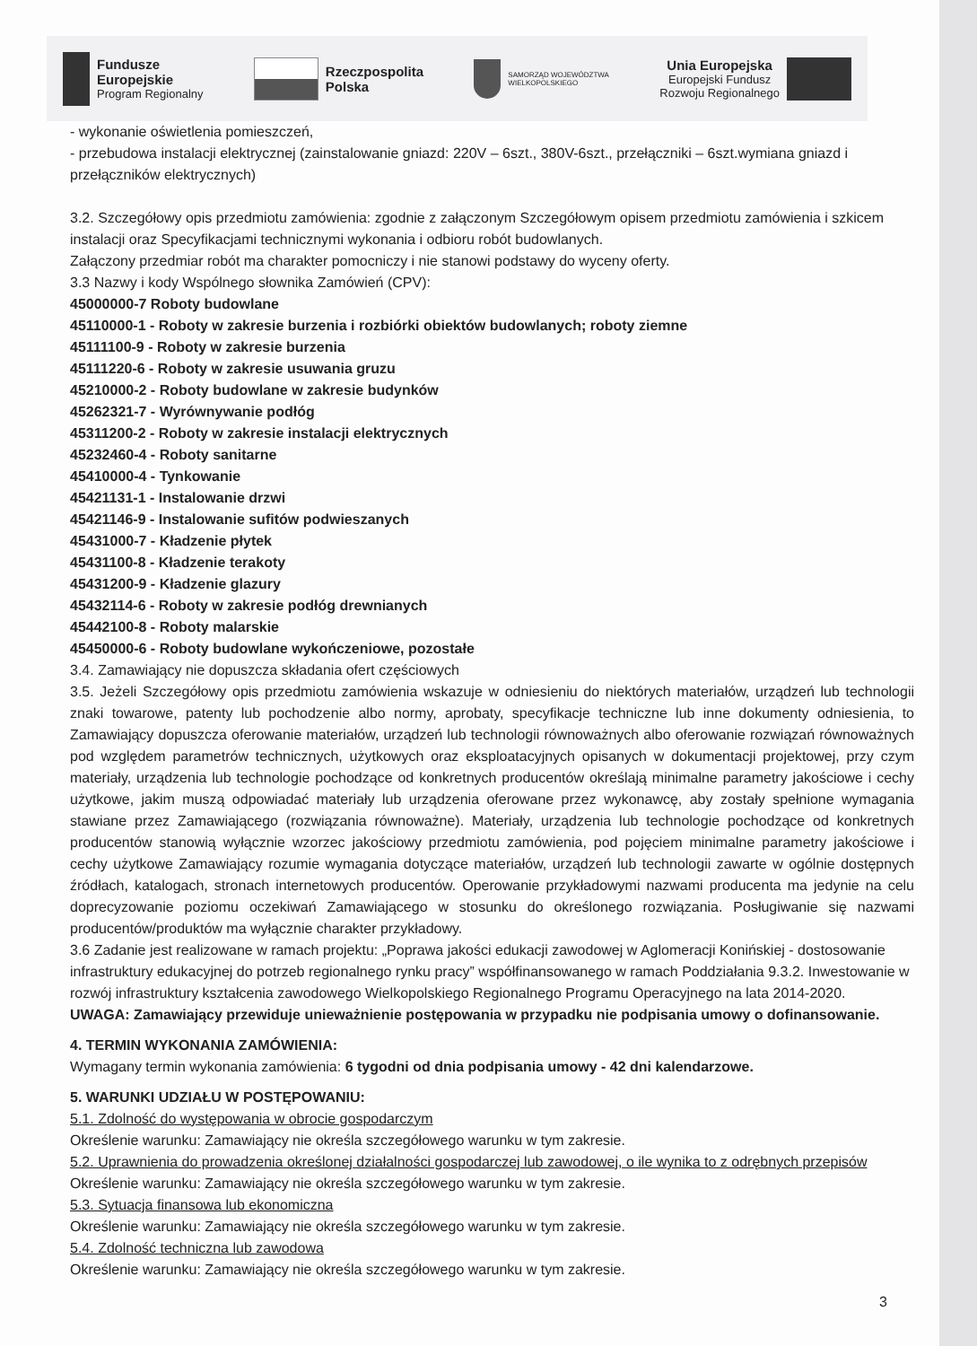Fundusze
Europejskie
Program Regionalny
Rzeczpospolita
Polska
SAMORZĄD WOJEWÓDZTWA
WIELKOPOLSKIEGO
Unia Europejska
Europejski Fundusz
Rozwoju Regionalnego
- wykonanie oświetlenia pomieszczeń,
- przebudowa instalacji elektrycznej (zainstalowanie gniazd: 220V – 6szt., 380V-6szt., przełączniki – 6szt.wymiana gniazd i przełączników elektrycznych)
3.2. Szczegółowy opis przedmiotu zamówienia: zgodnie z załączonym Szczegółowym opisem przedmiotu zamówienia i szkicem instalacji oraz Specyfikacjami technicznymi wykonania i odbioru robót budowlanych.
Załączony przedmiar robót ma charakter pomocniczy i nie stanowi podstawy do wyceny oferty.
3.3 Nazwy i kody Wspólnego słownika Zamówień (CPV):
45000000-7 Roboty budowlane
45110000-1 - Roboty w zakresie burzenia i rozbiórki obiektów budowlanych; roboty ziemne
45111100-9 - Roboty w zakresie burzenia
45111220-6 - Roboty w zakresie usuwania gruzu
45210000-2 - Roboty budowlane w zakresie budynków
45262321-7 - Wyrównywanie podłóg
45311200-2 - Roboty w zakresie instalacji elektrycznych
45232460-4 - Roboty sanitarne
45410000-4 - Tynkowanie
45421131-1 - Instalowanie drzwi
45421146-9 - Instalowanie sufitów podwieszanych
45431000-7 - Kładzenie płytek
45431100-8 - Kładzenie terakoty
45431200-9 - Kładzenie glazury
45432114-6 - Roboty w zakresie podłóg drewnianych
45442100-8 - Roboty malarskie
45450000-6 - Roboty budowlane wykończeniowe, pozostałe
3.4. Zamawiający nie dopuszcza składania ofert częściowych
3.5. Jeżeli Szczegółowy opis przedmiotu zamówienia wskazuje w odniesieniu do niektórych materiałów, urządzeń lub technologii znaki towarowe, patenty lub pochodzenie albo normy, aprobaty, specyfikacje techniczne lub inne dokumenty odniesienia, to Zamawiający dopuszcza oferowanie materiałów, urządzeń lub technologii równoważnych albo oferowanie rozwiązań równoważnych pod względem parametrów technicznych, użytkowych oraz eksploatacyjnych opisanych w dokumentacji projektowej, przy czym materiały, urządzenia lub technologie pochodzące od konkretnych producentów określają minimalne parametry jakościowe i cechy użytkowe, jakim muszą odpowiadać materiały lub urządzenia oferowane przez wykonawcę, aby zostały spełnione wymagania stawiane przez Zamawiającego (rozwiązania równoważne). Materiały, urządzenia lub technologie pochodzące od konkretnych producentów stanowią wyłącznie wzorzec jakościowy przedmiotu zamówienia, pod pojęciem minimalne parametry jakościowe i cechy użytkowe Zamawiający rozumie wymagania dotyczące materiałów, urządzeń lub technologii zawarte w ogólnie dostępnych źródłach, katalogach, stronach internetowych producentów. Operowanie przykładowymi nazwami producenta ma jedynie na celu doprecyzowanie poziomu oczekiwań Zamawiającego w stosunku do określonego rozwiązania. Posługiwanie się nazwami producentów/produktów ma wyłącznie charakter przykładowy.
3.6 Zadanie jest realizowane w ramach projektu: „Poprawa jakości edukacji zawodowej w Aglomeracji Konińskiej - dostosowanie infrastruktury edukacyjnej do potrzeb regionalnego rynku pracy” współfinansowanego w ramach Poddziałania 9.3.2. Inwestowanie w rozwój infrastruktury kształcenia zawodowego Wielkopolskiego Regionalnego Programu Operacyjnego na lata 2014-2020.
UWAGA: Zamawiający przewiduje unieważnienie postępowania w przypadku nie podpisania umowy o dofinansowanie.
4. TERMIN WYKONANIA ZAMÓWIENIA:
Wymagany termin wykonania zamówienia: 6 tygodni od dnia podpisania umowy - 42 dni kalendarzowe.
5. WARUNKI UDZIAŁU W POSTĘPOWANIU:
5.1. Zdolność do występowania w obrocie gospodarczym
Określenie warunku: Zamawiający nie określa szczegółowego warunku w tym zakresie.
5.2. Uprawnienia do prowadzenia określonej działalności gospodarczej lub zawodowej, o ile wynika to z odrębnych przepisów
Określenie warunku: Zamawiający nie określa szczegółowego warunku w tym zakresie.
5.3. Sytuacja finansowa lub ekonomiczna
Określenie warunku: Zamawiający nie określa szczegółowego warunku w tym zakresie.
5.4. Zdolność techniczna lub zawodowa
Określenie warunku: Zamawiający nie określa szczegółowego warunku w tym zakresie.
3